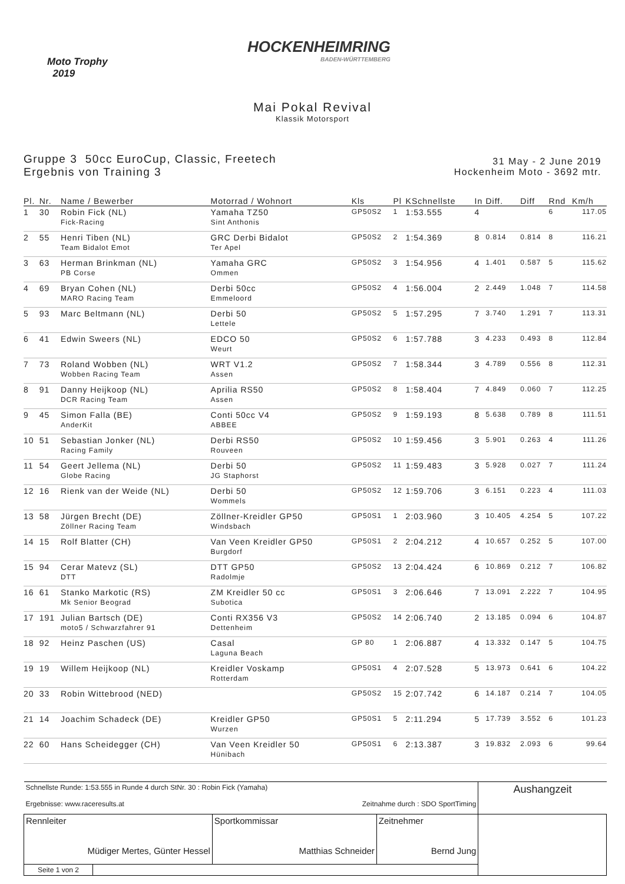Moto Trophy
2019
HOCKENHEIMRING
BADEN-WÜRTTEMBERG
Mai Pokal Revival
Klassik Motorsport
Gruppe 3 50cc EuroCup, Classic, Freetech
Ergebnis von Training 3
31 May - 2 June 2019
Hockenheim Moto - 3692 mtr.
| Pl. | Nr. | Name / Bewerber | Motorrad / Wohnort | Kls | Pl | KSchnellste | In | Diff. | Diff | Rnd | Km/h |
| --- | --- | --- | --- | --- | --- | --- | --- | --- | --- | --- | --- |
| 1 | 30 | Robin Fick (NL) Fick-Racing | Yamaha TZ50 Sint Anthonis | GP50S2 | 1 | 1:53.555 | 4 | | | 6 | 117.05 |
| 2 | 55 | Henri Tiben (NL) Team Bidalot Emot | GRC Derbi Bidalot Ter Apel | GP50S2 | 2 | 1:54.369 | 8 | 0.814 | 0.814 | 8 | 116.21 |
| 3 | 63 | Herman Brinkman (NL) PB Corse | Yamaha GRC Ommen | GP50S2 | 3 | 1:54.956 | 4 | 1.401 | 0.587 | 5 | 115.62 |
| 4 | 69 | Bryan Cohen (NL) MARO Racing Team | Derbi 50cc Emmeloord | GP50S2 | 4 | 1:56.004 | 2 | 2.449 | 1.048 | 7 | 114.58 |
| 5 | 93 | Marc Beltmann (NL) | Derbi 50 Lettele | GP50S2 | 5 | 1:57.295 | 7 | 3.740 | 1.291 | 7 | 113.31 |
| 6 | 41 | Edwin Sweers (NL) | EDCO 50 Weurt | GP50S2 | 6 | 1:57.788 | 3 | 4.233 | 0.493 | 8 | 112.84 |
| 7 | 73 | Roland Wobben (NL) Wobben Racing Team | WRT V1.2 Assen | GP50S2 | 7 | 1:58.344 | 3 | 4.789 | 0.556 | 8 | 112.31 |
| 8 | 91 | Danny Heijkoop (NL) DCR Racing Team | Aprilia RS50 Assen | GP50S2 | 8 | 1:58.404 | 7 | 4.849 | 0.060 | 7 | 112.25 |
| 9 | 45 | Simon Falla (BE) AnderKit | Conti 50cc V4 ABBEE | GP50S2 | 9 | 1:59.193 | 8 | 5.638 | 0.789 | 8 | 111.51 |
| 10 | 51 | Sebastian Jonker (NL) Racing Family | Derbi RS50 Rouveen | GP50S2 | 10 | 1:59.456 | 3 | 5.901 | 0.263 | 4 | 111.26 |
| 11 | 54 | Geert Jellema (NL) Globe Racing | Derbi 50 JG Staphorst | GP50S2 | 11 | 1:59.483 | 3 | 5.928 | 0.027 | 7 | 111.24 |
| 12 | 16 | Rienk van der Weide (NL) | Derbi 50 Wommels | GP50S2 | 12 | 1:59.706 | 3 | 6.151 | 0.223 | 4 | 111.03 |
| 13 | 58 | Jürgen Brecht (DE) Zöllner Racing Team | Zöllner-Kreidler GP50 Windsbach | GP50S1 | 1 | 2:03.960 | 3 | 10.405 | 4.254 | 5 | 107.22 |
| 14 | 15 | Rolf Blatter (CH) | Van Veen Kreidler GP50 Burgdorf | GP50S1 | 2 | 2:04.212 | 4 | 10.657 | 0.252 | 5 | 107.00 |
| 15 | 94 | Cerar Matevz (SL) DTT | DTT GP50 Radolmje | GP50S2 | 13 | 2:04.424 | 6 | 10.869 | 0.212 | 7 | 106.82 |
| 16 | 61 | Stanko Markotic (RS) Mk Senior Beograd | ZM Kreidler 50 cc Subotica | GP50S1 | 3 | 2:06.646 | 7 | 13.091 | 2.222 | 7 | 104.95 |
| 17 | 191 | Julian Bartsch (DE) moto5 / Schwarzfahrer 91 | Conti RX356 V3 Dettenheim | GP50S2 | 14 | 2:06.740 | 2 | 13.185 | 0.094 | 6 | 104.87 |
| 18 | 92 | Heinz Paschen (US) | Casal Laguna Beach | GP 80 | 1 | 2:06.887 | 4 | 13.332 | 0.147 | 5 | 104.75 |
| 19 | 19 | Willem Heijkoop (NL) | Kreidler Voskamp Rotterdam | GP50S1 | 4 | 2:07.528 | 5 | 13.973 | 0.641 | 6 | 104.22 |
| 20 | 33 | Robin Wittebrood (NED) | | GP50S2 | 15 | 2:07.742 | 6 | 14.187 | 0.214 | 7 | 104.05 |
| 21 | 14 | Joachim Schadeck (DE) | Kreidler GP50 Wurzen | GP50S1 | 5 | 2:11.294 | 5 | 17.739 | 3.552 | 6 | 101.23 |
| 22 | 60 | Hans Scheidegger (CH) | Van Veen Kreidler 50 Hünibach | GP50S1 | 6 | 2:13.387 | 3 | 19.832 | 2.093 | 6 | 99.64 |
| Schnellste Runde: 1:53.555 in Runde 4 durch StNr. 30 : Robin Fick (Yamaha) Ergebnisse: www.raceresults.at Zeitnahme durch : SDO SportTiming | | | | Aushangzeit |
| Rennleiter Müdiger Mertes, Günter Hessel | | Sportkommissar Matthias Schneider | Zeitnehmer Bernd Jung | |
| Seite 1 von 2 | | | | |